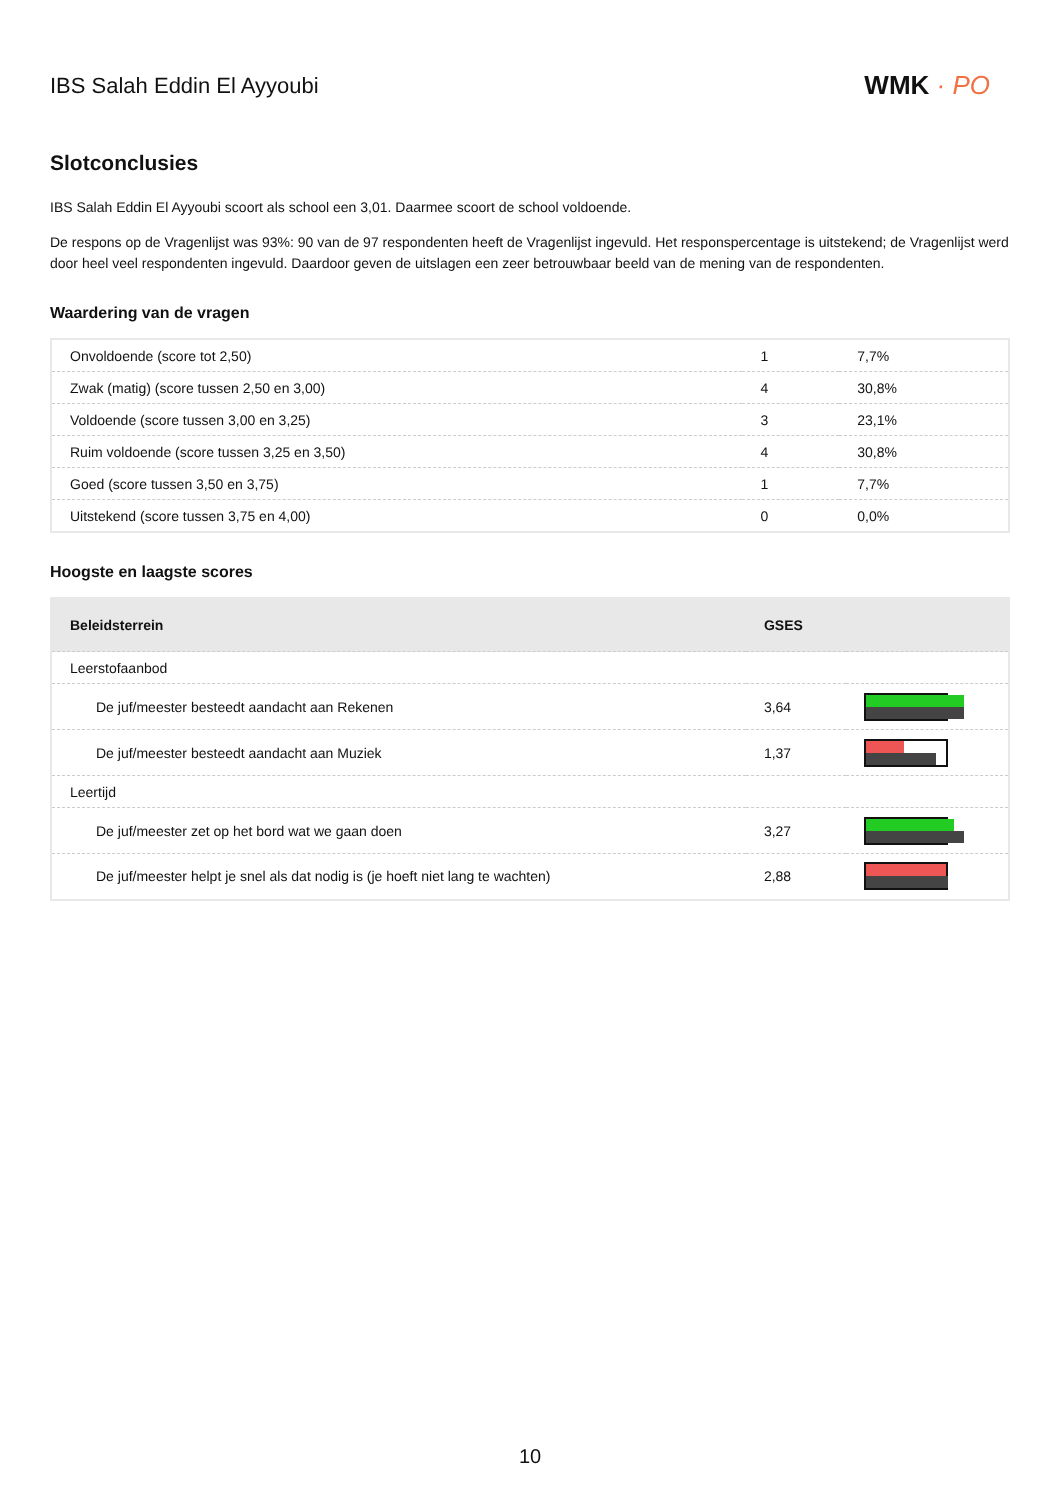IBS Salah Eddin El Ayyoubi
WMK · PO
Slotconclusies
IBS Salah Eddin El Ayyoubi scoort als school een 3,01. Daarmee scoort de school voldoende.
De respons op de Vragenlijst was 93%: 90 van de 97 respondenten heeft de Vragenlijst ingevuld. Het responspercentage is uitstekend; de Vragenlijst werd door heel veel respondenten ingevuld. Daardoor geven de uitslagen een zeer betrouwbaar beeld van de mening van de respondenten.
Waardering van de vragen
| Onvoldoende (score tot 2,50) | 1 | 7,7% |
| Zwak (matig) (score tussen 2,50 en 3,00) | 4 | 30,8% |
| Voldoende (score tussen 3,00 en 3,25) | 3 | 23,1% |
| Ruim voldoende (score tussen 3,25 en 3,50) | 4 | 30,8% |
| Goed (score tussen 3,50 en 3,75) | 1 | 7,7% |
| Uitstekend (score tussen 3,75 en 4,00) | 0 | 0,0% |
Hoogste en laagste scores
| Beleidsterrein | GSES | |
| --- | --- | --- |
| Leerstofaanbod | | |
| De juf/meester besteedt aandacht aan Rekenen | 3,64 | |
| De juf/meester besteedt aandacht aan Muziek | 1,37 | |
| Leertijd | | |
| De juf/meester zet op het bord wat we gaan doen | 3,27 | |
| De juf/meester helpt je snel als dat nodig is (je hoeft niet lang te wachten) | 2,88 | |
10